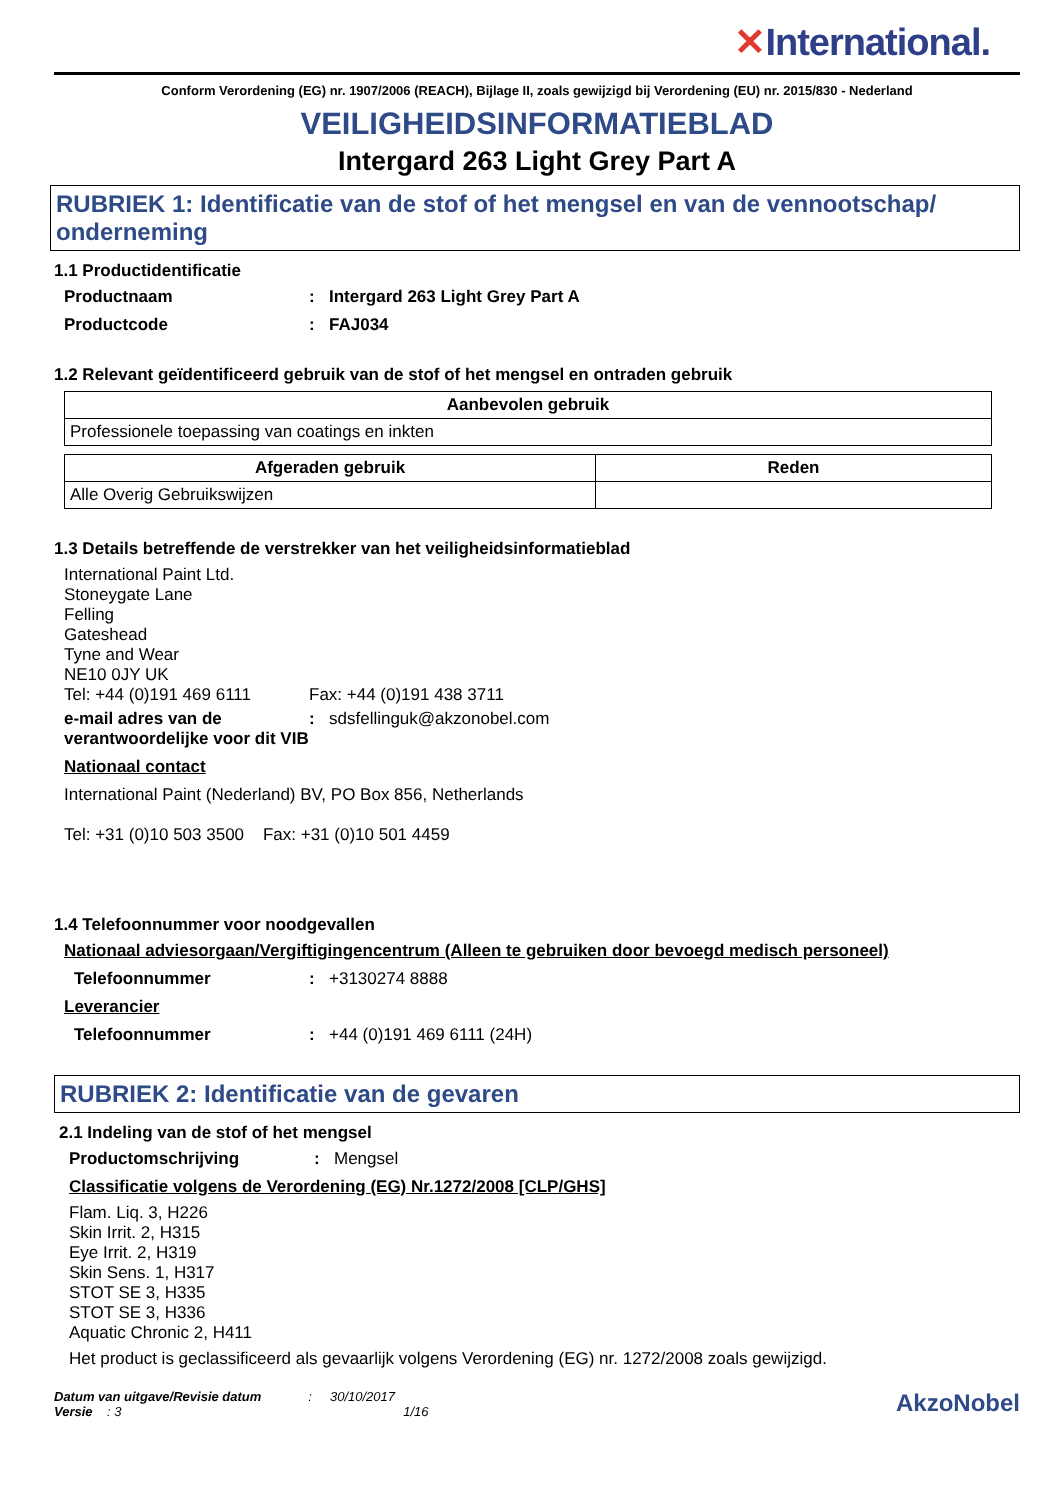✕International.
Conform Verordening (EG) nr. 1907/2006 (REACH), Bijlage II, zoals gewijzigd bij Verordening (EU) nr. 2015/830 - Nederland
VEILIGHEIDSINFORMATIEBLAD
Intergard 263 Light Grey Part A
RUBRIEK 1: Identificatie van de stof of het mengsel en van de vennootschap/ onderneming
1.1 Productidentificatie
Productnaam : Intergard 263 Light Grey Part A
Productcode : FAJ034
1.2 Relevant geïdentificeerd gebruik van de stof of het mengsel en ontraden gebruik
| Aanbevolen gebruik |
| --- |
| Professionele toepassing van coatings en inkten |
| Afgeraden gebruik | Reden |
| --- | --- |
| Alle Overig Gebruikswijzen | |
1.3 Details betreffende de verstrekker van het veiligheidsinformatieblad
International Paint Ltd.
Stoneygate Lane
Felling
Gateshead
Tyne and Wear
NE10 0JY UK
Tel: +44 (0)191 469 6111 Fax: +44 (0)191 438 3711
e-mail adres van de verantwoordelijke voor dit VIB
: sdsfellinguk@akzonobel.com
Nationaal contact
International Paint (Nederland) BV, PO Box 856, Netherlands
Tel: +31 (0)10 503 3500 Fax: +31 (0)10 501 4459
1.4 Telefoonnummer voor noodgevallen
Nationaal adviesorgaan/Vergiftigingencentrum (Alleen te gebruiken door bevoegd medisch personeel)
Telefoonnummer : +3130274 8888
Leverancier
Telefoonnummer : +44 (0)191 469 6111 (24H)
RUBRIEK 2: Identificatie van de gevaren
2.1 Indeling van de stof of het mengsel
Productomschrijving : Mengsel
Classificatie volgens de Verordening (EG) Nr.1272/2008 [CLP/GHS]
Flam. Liq. 3, H226
Skin Irrit. 2, H315
Eye Irrit. 2, H319
Skin Sens. 1, H317
STOT SE 3, H335
STOT SE 3, H336
Aquatic Chronic 2, H411
Het product is geclassificeerd als gevaarlijk volgens Verordening (EG) nr. 1272/2008 zoals gewijzigd.
Datum van uitgave/Revisie datum : 30/10/2017
Versie : 3 1/16
AkzoNobel